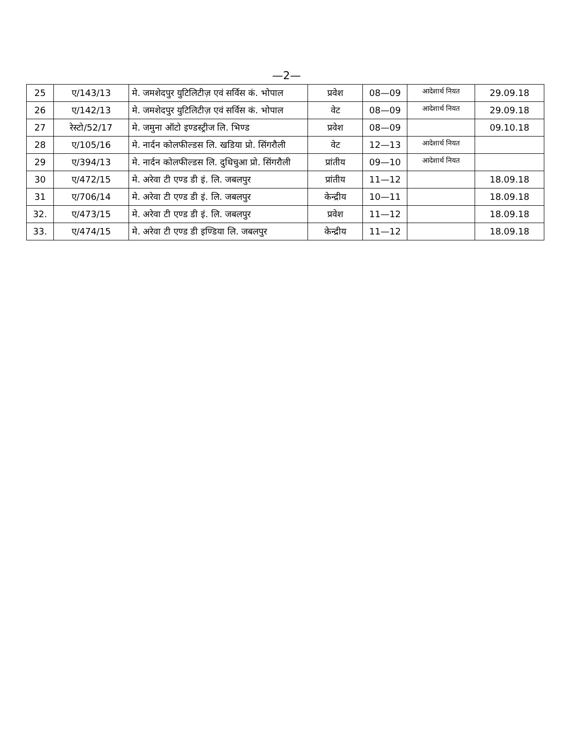—2—
| 25 | ए/143/13 | मे. जमशेदपुर युटिलिटीज़ एवं सर्विस कं. भोपाल | प्रवेश | 08—09 | आदेशार्थ नियत | 29.09.18 |
| 26 | ए/142/13 | मे. जमशेदपुर युटिलिटीज़ एवं सर्विस कं. भोपाल | वेट | 08—09 | आदेशार्थ नियत | 29.09.18 |
| 27 | रेस्टो/52/17 | मे. जमुना ऑटो इण्डस्ट्रीज लि. भिण्ड | प्रवेश | 08—09 | | 09.10.18 |
| 28 | ए/105/16 | मे. नार्दन कोलफील्डस लि. खडिया प्रो. सिंगरौली | वेट | 12—13 | आदेशार्थ नियत | |
| 29 | ए/394/13 | मे. नार्दन कोलफील्डस लि. दुधिचुआ प्रो. सिंगरौली | प्रांतीय | 09—10 | आदेशार्थ नियत | |
| 30 | ए/472/15 | मे. अरेवा टी एण्ड डी इं. लि. जबलपुर | प्रांतीय | 11—12 | | 18.09.18 |
| 31 | ए/706/14 | मे. अरेवा टी एण्ड डी इं. लि. जबलपुर | केन्द्रीय | 10—11 | | 18.09.18 |
| 32. | ए/473/15 | मे. अरेवा टी एण्ड डी इं. लि. जबलपुर | प्रवेश | 11—12 | | 18.09.18 |
| 33. | ए/474/15 | मे. अरेवा टी एण्ड डी इण्डिया लि. जबलपुर | केन्द्रीय | 11—12 | | 18.09.18 |